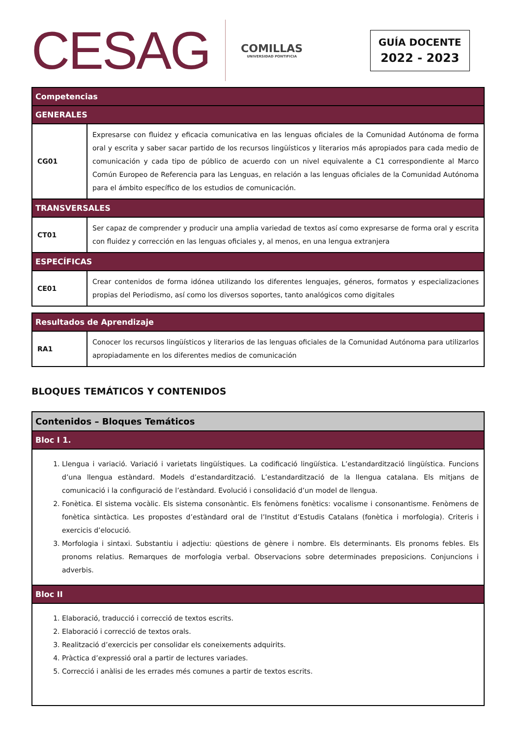CESAG
COMILLAS
UNIVERSIDAD PONTIFICIA
GUÍA DOCENTE
2022 - 2023
| Competencias | |
| --- | --- |
| GENERALES | |
| CG01 | Expresarse con fluidez y eficacia comunicativa en las lenguas oficiales de la Comunidad Autónoma de forma oral y escrita y saber sacar partido de los recursos lingüísticos y literarios más apropiados para cada medio de comunicación y cada tipo de público de acuerdo con un nivel equivalente a C1 correspondiente al Marco Común Europeo de Referencia para las Lenguas, en relación a las lenguas oficiales de la Comunidad Autónoma para el ámbito específico de los estudios de comunicación. |
| TRANSVERSALES | |
| CT01 | Ser capaz de comprender y producir una amplia variedad de textos así como expresarse de forma oral y escrita con fluidez y corrección en las lenguas oficiales y, al menos, en una lengua extranjera |
| ESPECÍFICAS | |
| CE01 | Crear contenidos de forma idónea utilizando los diferentes lenguajes, géneros, formatos y especializaciones propias del Periodismo, así como los diversos soportes, tanto analógicos como digitales |
| Resultados de Aprendizaje | |
| --- | --- |
| RA1 | Conocer los recursos lingüísticos y literarios de las lenguas oficiales de la Comunidad Autónoma para utilizarlos apropiadamente en los diferentes medios de comunicación |
BLOQUES TEMÁTICOS Y CONTENIDOS
| Contenidos – Bloques Temáticos |
| --- |
| Bloc I 1. |
| 1. Llengua i variació. Variació i varietats lingüístiques. La codificació lingüística. L’estandardització lingüística. Funcions d’una llengua estàndard. Models d’estandardització. L’estandardització de la llengua catalana. Els mitjans de comunicació i la configuració de l’estàndard. Evolució i consolidació d’un model de llengua. 2. Fonètica. El sistema vocàlic. Els sistema consonàntic. Els fenòmens fonètics: vocalisme i consonantisme. Fenòmens de fonètica sintàctica. Les propostes d’estàndard oral de l’Institut d’Estudis Catalans (fonètica i morfologia). Criteris i exercicis d’elocució. 3. Morfologia i sintaxi. Substantiu i adjectiu: qüestions de gènere i nombre. Els determinants. Els pronoms febles. Els pronoms relatius. Remarques de morfologia verbal. Observacions sobre determinades preposicions. Conjuncions i adverbis. |
| Bloc II |
| 1. Elaboració, traducció i correcció de textos escrits. 2. Elaboració i correcció de textos orals. 3. Realització d’exercicis per consolidar els coneixements adquirits. 4. Pràctica d’expressió oral a partir de lectures variades. 5. Correcció i anàlisi de les errades més comunes a partir de textos escrits. |